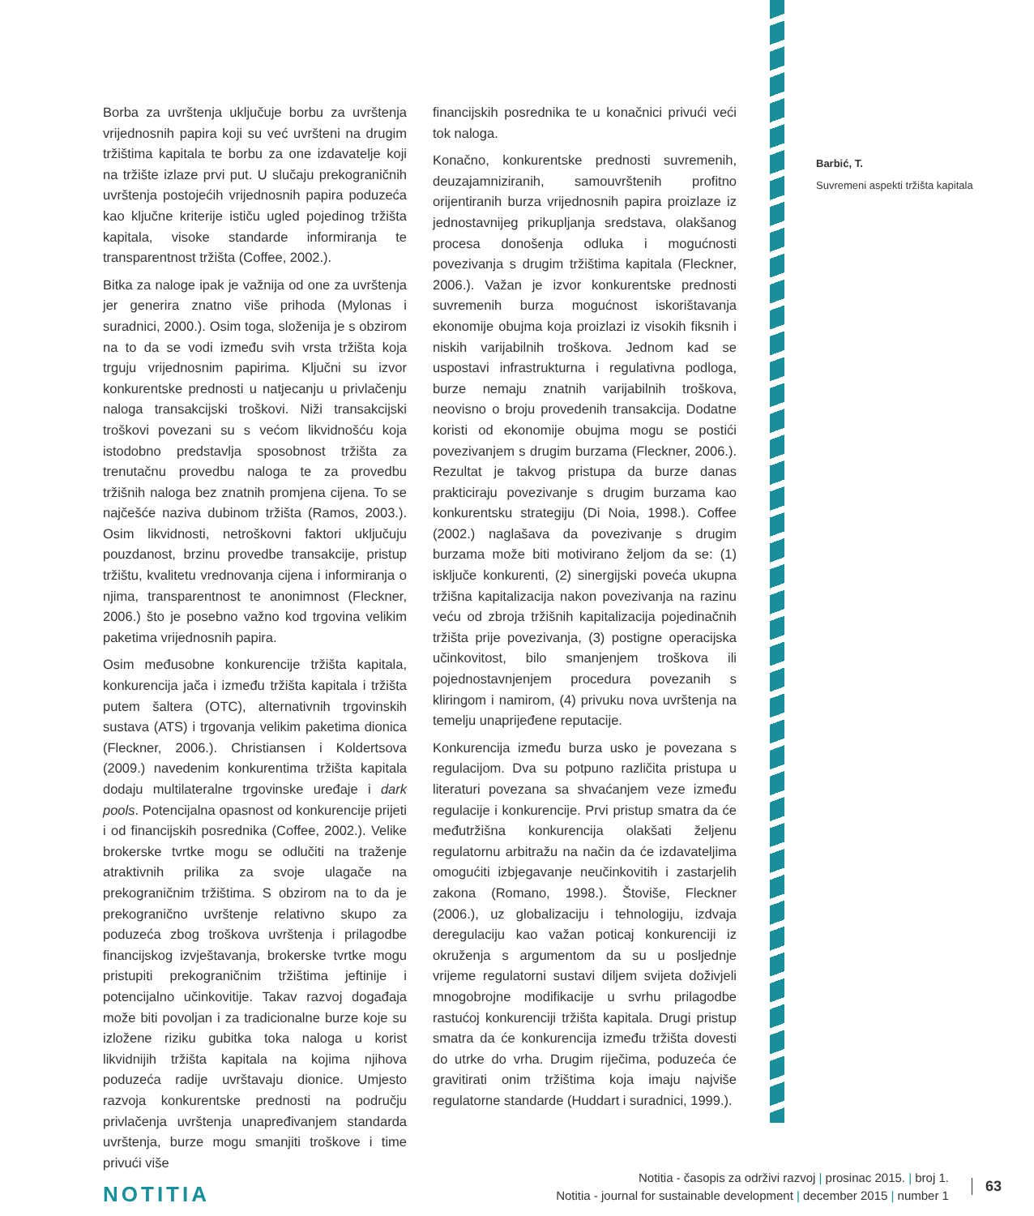Borba za uvrštenja uključuje borbu za uvrštenja vrijednosnih papira koji su već uvršteni na drugim tržištima kapitala te borbu za one izdavatelje koji na tržište izlaze prvi put. U slučaju prekograničnih uvrštenja postojećih vrijednosnih papira poduzeća kao ključne kriterije ističu ugled pojedinog tržišta kapitala, visoke standarde informiranja te transparentnost tržišta (Coffee, 2002.).
Bitka za naloge ipak je važnija od one za uvrštenja jer generira znatno više prihoda (Mylonas i suradnici, 2000.). Osim toga, složenija je s obzirom na to da se vodi između svih vrsta tržišta koja trguju vrijednosnim papirima. Ključni su izvor konkurentske prednosti u natjecanju u privlačenju naloga transakcijski troškovi. Niži transakcijski troškovi povezani su s većom likvidnošću koja istodobno predstavlja sposobnost tržišta za trenutačnu provedbu naloga te za provedbu tržišnih naloga bez znatnih promjena cijena. To se najčešće naziva dubinom tržišta (Ramos, 2003.). Osim likvidnosti, netroškovni faktori uključuju pouzdanost, brzinu provedbe transakcije, pristup tržištu, kvalitetu vrednovanja cijena i informiranja o njima, transparentnost te anonimnost (Fleckner, 2006.) što je posebno važno kod trgovina velikim paketima vrijednosnih papira.
Osim međusobne konkurencije tržišta kapitala, konkurencija jača i između tržišta kapitala i tržišta putem šaltera (OTC), alternativnih trgovinskih sustava (ATS) i trgovanja velikim paketima dionica (Fleckner, 2006.). Christiansen i Koldertsova (2009.) navedenim konkurentima tržišta kapitala dodaju multilateralne trgovinske uređaje i dark pools. Potencijalna opasnost od konkurencije prijeti i od financijskih posrednika (Coffee, 2002.). Velike brokerske tvrtke mogu se odlučiti na traženje atraktivnih prilika za svoje ulagače na prekograničnim tržištima. S obzirom na to da je prekogranično uvrštenje relativno skupo za poduzeća zbog troškova uvrštenja i prilagodbe financijskog izvještavanja, brokerske tvrtke mogu pristupiti prekograničnim tržištima jeftinije i potencijalno učinkovitije. Takav razvoj događaja može biti povoljan i za tradicionalne burze koje su izložene riziku gubitka toka naloga u korist likvidnijih tržišta kapitala na kojima njihova poduzeća radije uvrštavaju dionice. Umjesto razvoja konkurentske prednosti na području privlačenja uvrštenja unapređivanjem standarda uvrštenja, burze mogu smanjiti troškove i time privući više
financijskih posrednika te u konačnici privući veći tok naloga.
Konačno, konkurentske prednosti suvremenih, deuzajamniziranih, samouvrštenih profitno orijentiranih burza vrijednosnih papira proizlaze iz jednostavnijeg prikupljanja sredstava, olakšanog procesa donošenja odluka i mogućnosti povezivanja s drugim tržištima kapitala (Fleckner, 2006.). Važan je izvor konkurentske prednosti suvremenih burza mogućnost iskorištavanja ekonomije obujma koja proizlazi iz visokih fiksnih i niskih varijabilnih troškova. Jednom kad se uspostavi infrastrukturna i regulativna podloga, burze nemaju znatnih varijabilnih troškova, neovisno o broju provedenih transakcija. Dodatne koristi od ekonomije obujma mogu se postići povezivanjem s drugim burzama (Fleckner, 2006.). Rezultat je takvog pristupa da burze danas prakticiraju povezivanje s drugim burzama kao konkurentsku strategiju (Di Noia, 1998.). Coffee (2002.) naglašava da povezivanje s drugim burzama može biti motivirano željom da se: (1) isključe konkurenti, (2) sinergijski poveća ukupna tržišna kapitalizacija nakon povezivanja na razinu veću od zbroja tržišnih kapitalizacija pojedinačnih tržišta prije povezivanja, (3) postigne operacijska učinkovitost, bilo smanjenjem troškova ili pojednostavnjenjem procedura povezanih s kliringom i namirom, (4) privuku nova uvrštenja na temelju unaprijeđene reputacije.
Konkurencija između burza usko je povezana s regulacijom. Dva su potpuno različita pristupa u literaturi povezana sa shvaćanjem veze između regulacije i konkurencije. Prvi pristup smatra da će međutržišna konkurencija olakšati željenu regulatornu arbitražu na način da će izdavateljima omogućiti izbjegavanje neučinkovitih i zastarjelih zakona (Romano, 1998.). Štoviše, Fleckner (2006.), uz globalizaciju i tehnologiju, izdvaja deregulaciju kao važan poticaj konkurenciji iz okruženja s argumentom da su u posljednje vrijeme regulatorni sustavi diljem svijeta doživjeli mnogobrojne modifikacije u svrhu prilagodbe rastućoj konkurenciji tržišta kapitala. Drugi pristup smatra da će konkurencija između tržišta dovesti do utrke do vrha. Drugim riječima, poduzeća će gravitirati onim tržištima koja imaju najviše regulatorne standarde (Huddart i suradnici, 1999.).
Barbić, T.
Suvremeni aspekti tržišta kapitala
NOTITIA
Notitia - časopis za održivi razvoj | prosinac 2015. | broj 1.
Notitia - journal for sustainable development | december 2015 | number 1
63